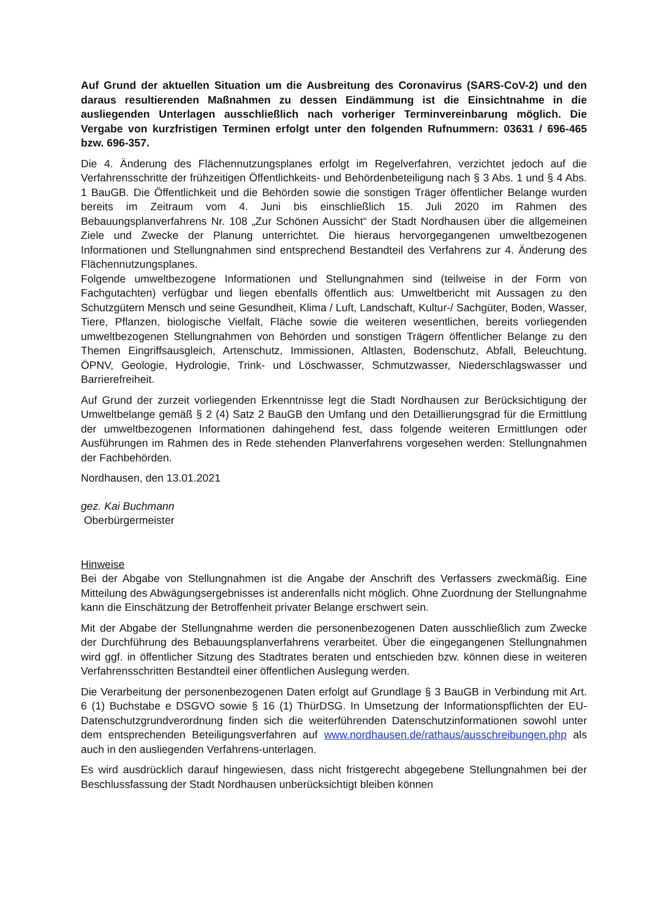Auf Grund der aktuellen Situation um die Ausbreitung des Coronavirus (SARS-CoV-2) und den daraus resultierenden Maßnahmen zu dessen Eindämmung ist die Einsichtnahme in die ausliegenden Unterlagen ausschließlich nach vorheriger Terminvereinbarung möglich. Die Vergabe von kurzfristigen Terminen erfolgt unter den folgenden Rufnummern: 03631 / 696-465 bzw. 696-357.
Die 4. Änderung des Flächennutzungsplanes erfolgt im Regelverfahren, verzichtet jedoch auf die Verfahrensschritte der frühzeitigen Öffentlichkeits- und Behördenbeteiligung nach § 3 Abs. 1 und § 4 Abs. 1 BauGB. Die Öffentlichkeit und die Behörden sowie die sonstigen Träger öffentlicher Belange wurden bereits im Zeitraum vom 4. Juni bis einschließlich 15. Juli 2020 im Rahmen des Bebauungsplanverfahrens Nr. 108 „Zur Schönen Aussicht“ der Stadt Nordhausen über die allgemeinen Ziele und Zwecke der Planung unterrichtet. Die hieraus hervorgegangenen umweltbezogenen Informationen und Stellungnahmen sind entsprechend Bestandteil des Verfahrens zur 4. Änderung des Flächennutzungsplanes.
Folgende umweltbezogene Informationen und Stellungnahmen sind (teilweise in der Form von Fachgutachten) verfügbar und liegen ebenfalls öffentlich aus: Umweltbericht mit Aussagen zu den Schutzgütern Mensch und seine Gesundheit, Klima / Luft, Landschaft, Kultur-/ Sachgüter, Boden, Wasser, Tiere, Pflanzen, biologische Vielfalt, Fläche sowie die weiteren wesentlichen, bereits vorliegenden umweltbezogenen Stellungnahmen von Behörden und sonstigen Trägern öffentlicher Belange zu den Themen Eingriffsausgleich, Artenschutz, Immissionen, Altlasten, Bodenschutz, Abfall, Beleuchtung, ÖPNV, Geologie, Hydrologie, Trink- und Löschwasser, Schmutzwasser, Niederschlagswasser und Barrierefreiheit.
Auf Grund der zurzeit vorliegenden Erkenntnisse legt die Stadt Nordhausen zur Berücksichtigung der Umweltbelange gemäß § 2 (4) Satz 2 BauGB den Umfang und den Detaillierungsgrad für die Ermittlung der umweltbezogenen Informationen dahingehend fest, dass folgende weiteren Ermittlungen oder Ausführungen im Rahmen des in Rede stehenden Planverfahrens vorgesehen werden: Stellungnahmen der Fachbehörden.
Nordhausen, den 13.01.2021
gez. Kai Buchmann
Oberbürgermeister
Hinweise
Bei der Abgabe von Stellungnahmen ist die Angabe der Anschrift des Verfassers zweckmäßig. Eine Mitteilung des Abwägungsergebnisses ist anderenfalls nicht möglich. Ohne Zuordnung der Stellungnahme kann die Einschätzung der Betroffenheit privater Belange erschwert sein.
Mit der Abgabe der Stellungnahme werden die personenbezogenen Daten ausschließlich zum Zwecke der Durchführung des Bebauungsplanverfahrens verarbeitet. Über die eingegangenen Stellungnahmen wird ggf. in öffentlicher Sitzung des Stadtrates beraten und entschieden bzw. können diese in weiteren Verfahrensschritten Bestandteil einer öffentlichen Auslegung werden.
Die Verarbeitung der personenbezogenen Daten erfolgt auf Grundlage § 3 BauGB in Verbindung mit Art. 6 (1) Buchstabe e DSGVO sowie § 16 (1) ThürDSG. In Umsetzung der Informationspflichten der EU- Datenschutzgrundverordnung finden sich die weiterführenden Datenschutzinformationen sowohl unter dem entsprechenden Beteiligungsverfahren auf www.nordhausen.de/rathaus/ausschreibungen.php als auch in den ausliegenden Verfahrens-unterlagen.
Es wird ausdrücklich darauf hingewiesen, dass nicht fristgerecht abgegebene Stellungnahmen bei der Beschlussfassung der Stadt Nordhausen unberücksichtigt bleiben können